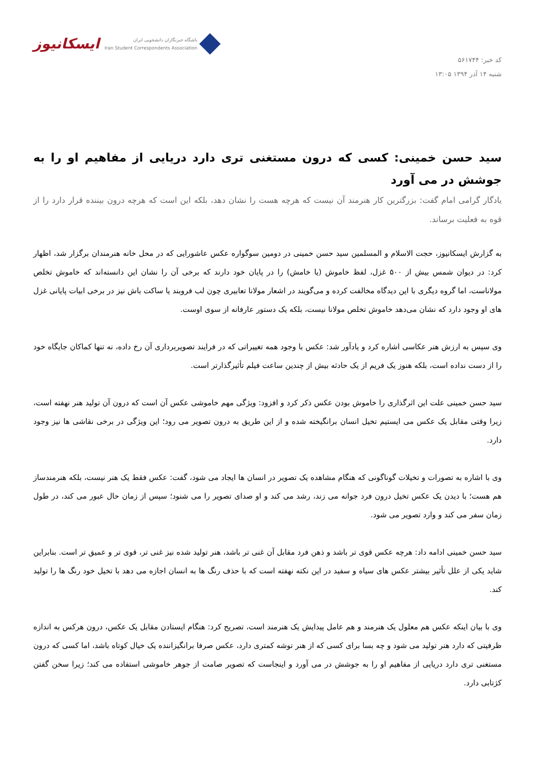کد خبر: ۵۶۱۷۴۴
شنبه ۱۴ آذر ۱۳۹۴ ۱۳:۰۵
ایسکانیوز باشگاه خبرنگاران دانشجویی ایران
Iran Student Correspondents Association
سید حسن خمینی: کسی که درون مستغنی تری دارد دریایی از مفاهیم او را به جوشش در می آورد
یادگار گرامی امام گفت: بزرگترین کار هنرمند آن نیست که هرچه هست را نشان دهد، بلکه این است که هرچه درون بیننده قرار دارد را از قوه به فعلیت برساند.
به گزارش ایسکانیوز، حجت الاسلام و المسلمین سید حسن خمینی در دومین سوگواره عکس عاشورایی که در محل خانه هنرمندان برگزار شد، اظهار کرد: در دیوان شمس بیش از ۵۰۰ غزل، لفظ خاموش (یا خامش) را در پایان خود دارند که برخی آن را نشان این دانسته‌اند که خاموش تخلص مولاناست، اما گروه دیگری با این دیدگاه مخالفت کرده و می‌گویند در اشعار مولانا تعابیری چون لب فروبند یا ساکت باش نیز در برخی ابیات پایانی غزل های او وجود دارد که نشان می‌دهد خاموش تخلص مولانا نیست، بلکه یک دستور عارفانه از سوی اوست.
وی سپس به ارزش هنر عکاسی اشاره کرد و یادآور شد: عکس با وجود همه تغییراتی که در فرایند تصویربرداری آن رخ داده، نه تنها کماکان جایگاه خود را از دست نداده است، بلکه هنوز یک فریم از یک حادثه بیش از چندین ساعت فیلم تأثیرگذارتر است.
سید حسن خمینی علت این اثرگذاری را خاموش بودن عکس ذکر کرد و افزود: ویژگی مهم خاموشی عکس آن است که درون آن تولید هنر نهفته است، زیرا وقتی مقابل یک عکس می ایستیم تخیل انسان برانگیخته شده و از این طریق به درون تصویر می رود؛ این ویژگی در برخی نقاشی ها نیز وجود دارد.
وی با اشاره به تصورات و تخیلات گوناگونی که هنگام مشاهده یک تصویر در انسان ها ایجاد می شود، گفت: عکس فقط یک هنر نیست، بلکه هنرمندساز هم هست؛ با دیدن یک عکس تخیل درون فرد جوانه می زند، رشد می کند و او صدای تصویر را می شنود؛ سپس از زمان حال عبور می کند، در طول زمان سفر می کند و وارد تصویر می شود.
سید حسن خمینی ادامه داد: هرچه عکس قوی تر باشد و ذهن فرد مقابل آن غنی تر باشد، هنر تولید شده نیز غنی تر، قوی تر و عمیق تر است. بنابراین شاید یکی از علل تأثیر بیشتر عکس های سیاه و سفید در این نکته نهفته است که با حذف رنگ ها به انسان اجازه می دهد با تخیل خود رنگ ها را تولید کند.
وی با بیان اینکه عکس هم معلول یک هنرمند و هم عامل پیدایش یک هنرمند است، تصریح کرد: هنگام ایستادن مقابل یک عکس، درون هرکس به اندازه ظرفیتی که دارد هنر تولید می شود و چه بسا برای کسی که از هنر توشه کمتری دارد، عکس صرفا برانگیزاننده یک خیال کوتاه باشد، اما کسی که درون مستغنی تری دارد دریایی از مفاهیم او را به جوشش در می آورد و اینجاست که تصویر صامت از جوهر خاموشی استفاده می کند؛ زیرا سخن گفتن کژتابی دارد.